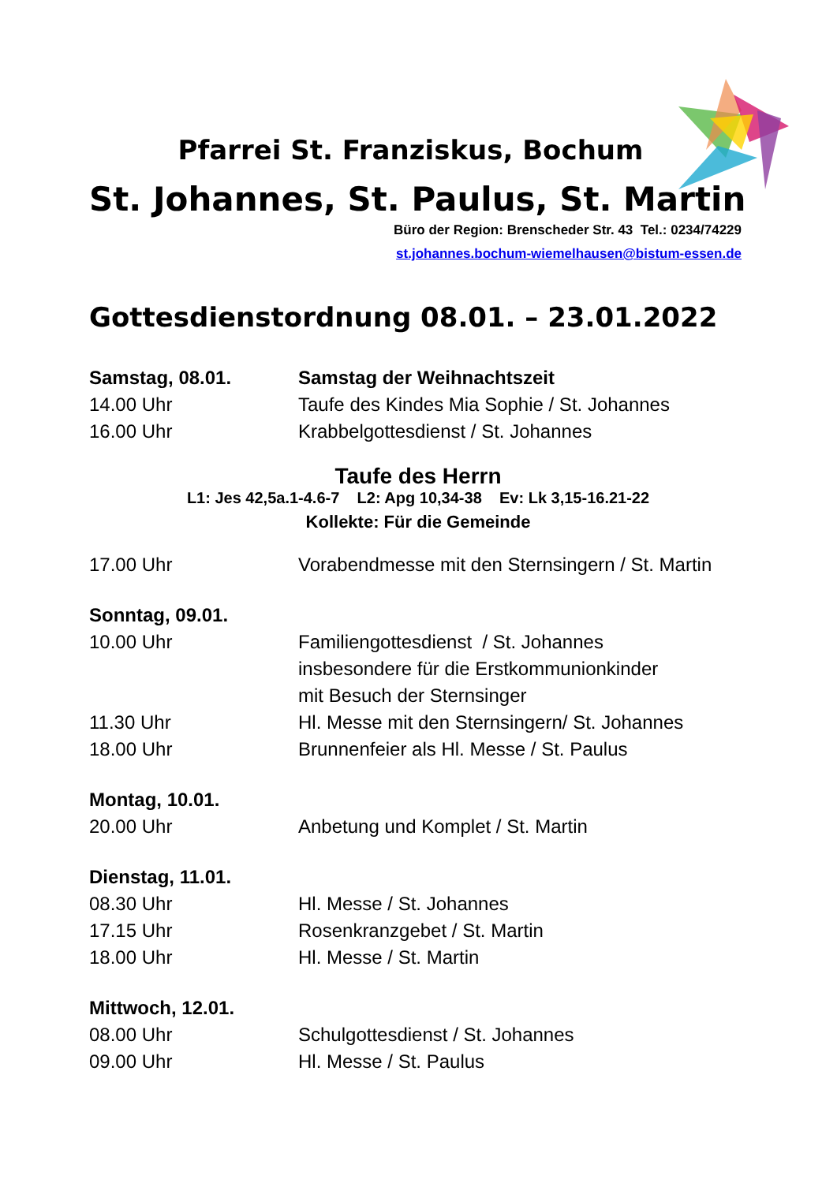Pfarrei St. Franziskus, Bochum
St. Johannes, St. Paulus, St. Martin
Büro der Region: Brenscheder Str. 43 Tel.: 0234/74229
st.johannes.bochum-wiemelhausen@bistum-essen.de
Gottesdienstordnung 08.01. – 23.01.2022
Samstag, 08.01. Samstag der Weihnachtszeit
14.00 Uhr Taufe des Kindes Mia Sophie / St. Johannes
16.00 Uhr Krabbelgottesdienst / St. Johannes
Taufe des Herrn
L1: Jes 42,5a.1-4.6-7 L2: Apg 10,34-38 Ev: Lk 3,15-16.21-22
Kollekte: Für die Gemeinde
17.00 Uhr Vorabendmesse mit den Sternsingern / St. Martin
Sonntag, 09.01.
10.00 Uhr Familiengottesdienst / St. Johannes
insbesondere für die Erstkommunionkinder
mit Besuch der Sternsinger
11.30 Uhr Hl. Messe mit den Sternsingern/ St. Johannes
18.00 Uhr Brunnenfeier als Hl. Messe / St. Paulus
Montag, 10.01.
20.00 Uhr Anbetung und Komplet / St. Martin
Dienstag, 11.01.
08.30 Uhr Hl. Messe / St. Johannes
17.15 Uhr Rosenkranzgebet / St. Martin
18.00 Uhr Hl. Messe / St. Martin
Mittwoch, 12.01.
08.00 Uhr Schulgottesdienst / St. Johannes
09.00 Uhr Hl. Messe / St. Paulus